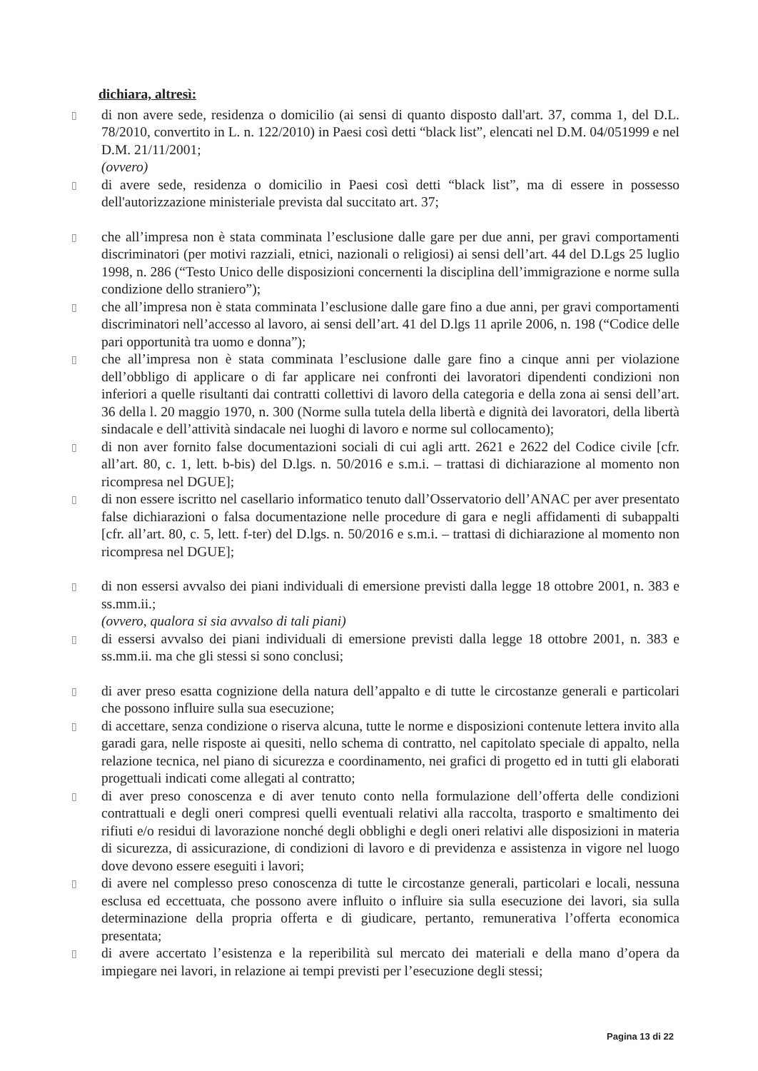dichiara, altresì:
▯ di non avere sede, residenza o domicilio (ai sensi di quanto disposto dall'art. 37, comma 1, del D.L. 78/2010, convertito in L. n. 122/2010) in Paesi così detti “black list”, elencati nel D.M. 04/051999 e nel D.M. 21/11/2001;
(ovvero)
▯ di avere sede, residenza o domicilio in Paesi così detti “black list”, ma di essere in possesso dell'autorizzazione ministeriale prevista dal succitato art. 37;
▯ che all’impresa non è stata comminata l’esclusione dalle gare per due anni, per gravi comportamenti discriminatori (per motivi razziali, etnici, nazionali o religiosi) ai sensi dell’art. 44 del D.Lgs 25 luglio 1998, n. 286 (“Testo Unico delle disposizioni concernenti la disciplina dell’immigrazione e norme sulla condizione dello straniero”);
▯ che all’impresa non è stata comminata l’esclusione dalle gare fino a due anni, per gravi comportamenti discriminatori nell’accesso al lavoro, ai sensi dell’art. 41 del D.lgs 11 aprile 2006, n. 198 (“Codice delle pari opportunità tra uomo e donna”);
▯ che all’impresa non è stata comminata l’esclusione dalle gare fino a cinque anni per violazione dell’obbligo di applicare o di far applicare nei confronti dei lavoratori dipendenti condizioni non inferiori a quelle risultanti dai contratti collettivi di lavoro della categoria e della zona ai sensi dell’art. 36 della l. 20 maggio 1970, n. 300 (Norme sulla tutela della libertà e dignità dei lavoratori, della libertà sindacale e dell’attività sindacale nei luoghi di lavoro e norme sul collocamento);
▯ di non aver fornito false documentazioni sociali di cui agli artt. 2621 e 2622 del Codice civile [cfr. all’art. 80, c. 1, lett. b-bis) del D.lgs. n. 50/2016 e s.m.i. – trattasi di dichiarazione al momento non ricompresa nel DGUE];
▯ di non essere iscritto nel casellario informatico tenuto dall’Osservatorio dell’ANAC per aver presentato false dichiarazioni o falsa documentazione nelle procedure di gara e negli affidamenti di subappalti [cfr. all’art. 80, c. 5, lett. f-ter) del D.lgs. n. 50/2016 e s.m.i. – trattasi di dichiarazione al momento non ricompresa nel DGUE];
▯ di non essersi avvalso dei piani individuali di emersione previsti dalla legge 18 ottobre 2001, n. 383 e ss.mm.ii.;
(ovvero, qualora si sia avvalso di tali piani)
▯ di essersi avvalso dei piani individuali di emersione previsti dalla legge 18 ottobre 2001, n. 383 e ss.mm.ii. ma che gli stessi si sono conclusi;
▯ di aver preso esatta cognizione della natura dell’appalto e di tutte le circostanze generali e particolari che possono influire sulla sua esecuzione;
▯ di accettare, senza condizione o riserva alcuna, tutte le norme e disposizioni contenute lettera invito alla garadi gara, nelle risposte ai quesiti, nello schema di contratto, nel capitolato speciale di appalto, nella relazione tecnica, nel piano di sicurezza e coordinamento, nei grafici di progetto ed in tutti gli elaborati progettuali indicati come allegati al contratto;
▯ di aver preso conoscenza e di aver tenuto conto nella formulazione dell’offerta delle condizioni contrattuali e degli oneri compresi quelli eventuali relativi alla raccolta, trasporto e smaltimento dei rifiuti e/o residui di lavorazione nonché degli obblighi e degli oneri relativi alle disposizioni in materia di sicurezza, di assicurazione, di condizioni di lavoro e di previdenza e assistenza in vigore nel luogo dove devono essere eseguiti i lavori;
▯ di avere nel complesso preso conoscenza di tutte le circostanze generali, particolari e locali, nessuna esclusa ed eccettuata, che possono avere influito o influire sia sulla esecuzione dei lavori, sia sulla determinazione della propria offerta e di giudicare, pertanto, remunerativa l’offerta economica presentata;
▯ di avere accertato l’esistenza e la reperibilità sul mercato dei materiali e della mano d’opera da impiegare nei lavori, in relazione ai tempi previsti per l’esecuzione degli stessi;
Pagina 13 di 22